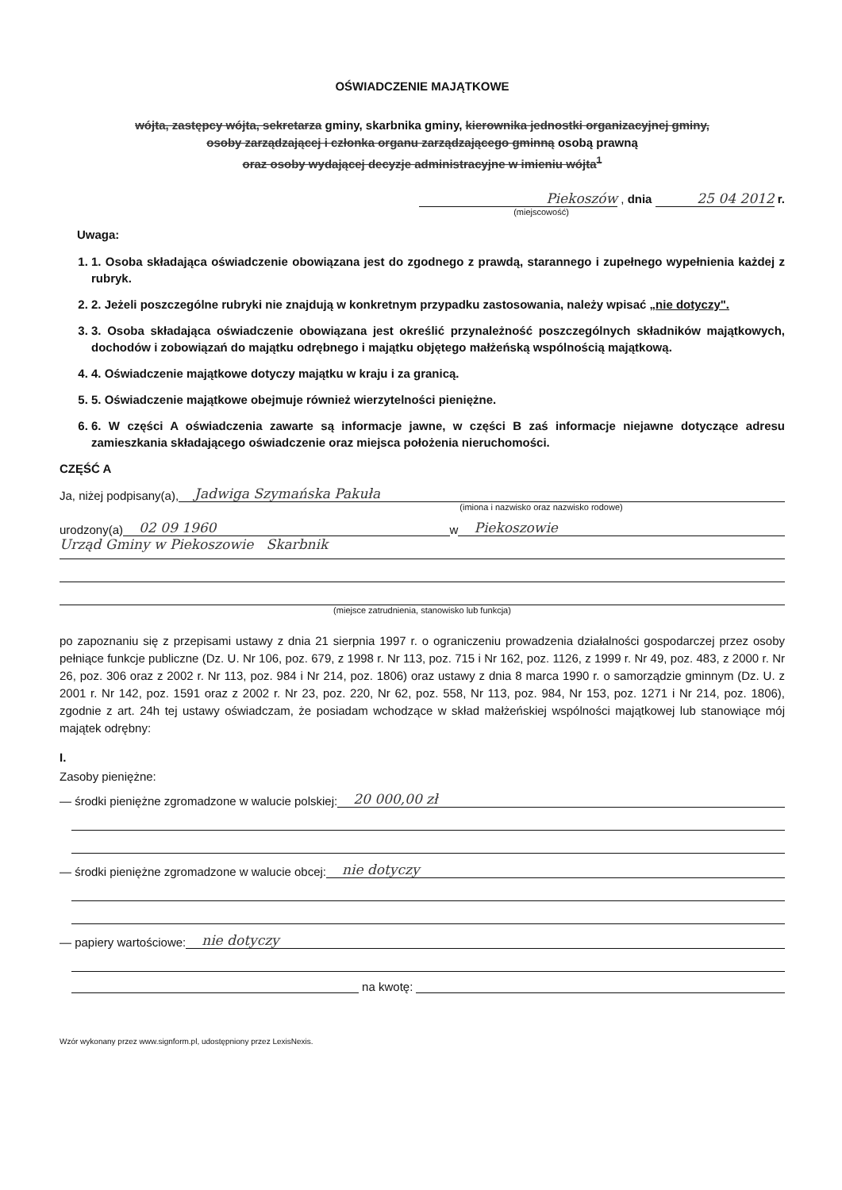OŚWIADCZENIE MAJĄTKOWE
wójta, zastępcy wójta, sekretarza gminy, skarbnika gminy, kierownika jednostki organizacyjnej gminy,
osoby zarządzającej i członka organu zarządzającego gminną osobą prawną
oraz osoby wydającej decyzje administracyjne w imieniu wójta<sup>1</sup>
Piekoszów , dnia 25 04 2012 r.
(miejscowość)
Uwaga:
1. 1. Osoba składająca oświadczenie obowiązana jest do zgodnego z prawdą, starannego i zupełnego wypełnienia każdej z rubryk.
2. 2. Jeżeli poszczególne rubryki nie znajdują w konkretnym przypadku zastosowania, należy wpisać „nie dotyczy".
3. 3. Osoba składająca oświadczenie obowiązana jest określić przynależność poszczególnych składników majątkowych, dochodów i zobowiązań do majątku odrębnego i majątku objętego małżeńską wspólnością majątkową.
4. 4. Oświadczenie majątkowe dotyczy majątku w kraju i za granicą.
5. 5. Oświadczenie majątkowe obejmuje również wierzytelności pieniężne.
6. 6. W części A oświadczenia zawarte są informacje jawne, w części B zaś informacje niejawne dotyczące adresu zamieszkania składającego oświadczenie oraz miejsca położenia nieruchomości.
CZĘŚĆ A
Ja, niżej podpisany(a), Jadwiga Szymańska Pakuła
(imiona i nazwisko oraz nazwisko rodowe)
urodzony(a) 02 09 1960 w Piekoszowie
Urząd Gminy w Piekoszowie Skarbnik
(miejsce zatrudnienia, stanowisko lub funkcja)
po zapoznaniu się z przepisami ustawy z dnia 21 sierpnia 1997 r. o ograniczeniu prowadzenia działalności gospodarczej przez osoby pełniące funkcje publiczne (Dz. U. Nr 106, poz. 679, z 1998 r. Nr 113, poz. 715 i Nr 162, poz. 1126, z 1999 r. Nr 49, poz. 483, z 2000 r. Nr 26, poz. 306 oraz z 2002 r. Nr 113, poz. 984 i Nr 214, poz. 1806) oraz ustawy z dnia 8 marca 1990 r. o samorządzie gminnym (Dz. U. z 2001 r. Nr 142, poz. 1591 oraz z 2002 r. Nr 23, poz. 220, Nr 62, poz. 558, Nr 113, poz. 984, Nr 153, poz. 1271 i Nr 214, poz. 1806), zgodnie z art. 24h tej ustawy oświadczam, że posiadam wchodzące w skład małżeńskiej wspólności majątkowej lub stanowiące mój majątek odrębny:
I.
Zasoby pieniężne:
— środki pieniężne zgromadzone w walucie polskiej: 20 000,00 zł
— środki pieniężne zgromadzone w walucie obcej: nie dotyczy
— papiery wartościowe: nie dotyczy
na kwotę:
Wzór wykonany przez www.signform.pl, udostępniony przez LexisNexis.